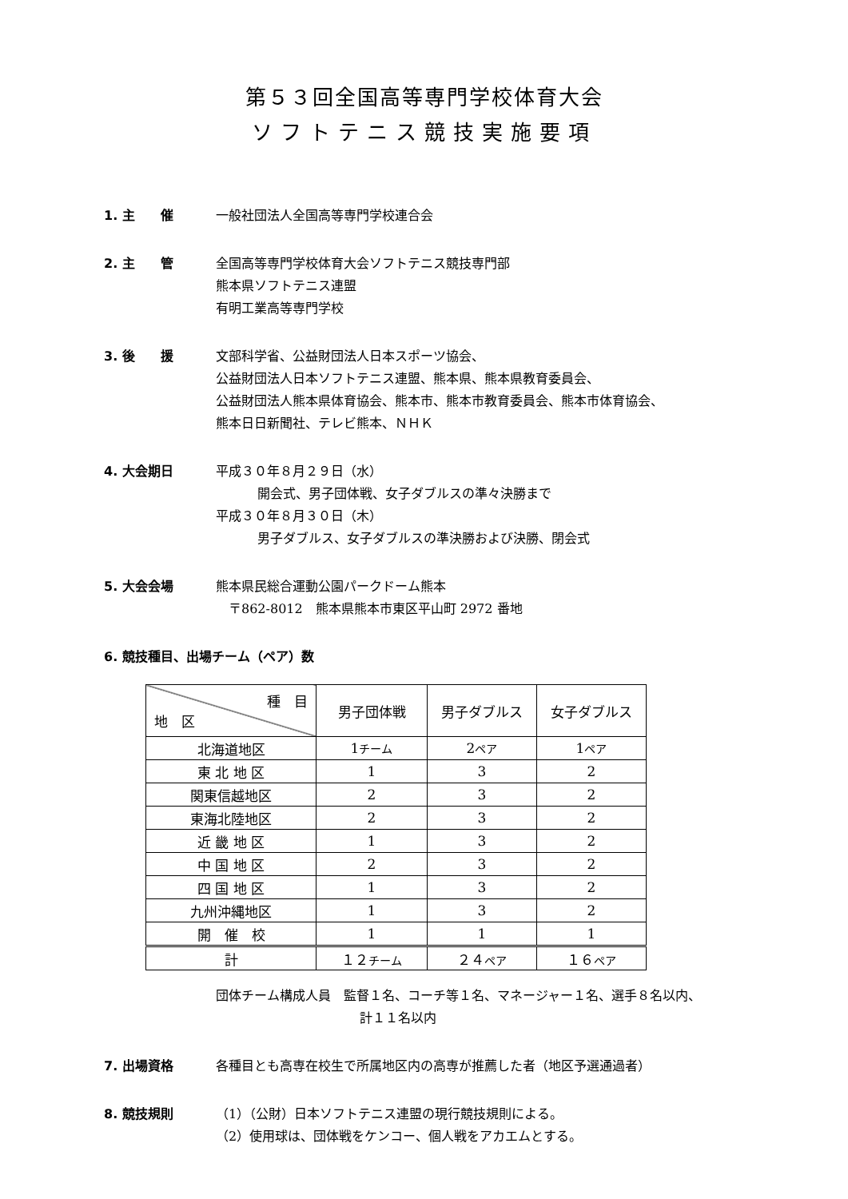第５３回全国高等専門学校体育大会
ソフトテニス競技実施要項
1. 主　　催 一般社団法人全国高等専門学校連合会
2. 主　　管 全国高等専門学校体育大会ソフトテニス競技専門部
熊本県ソフトテニス連盟
有明工業高等専門学校
3. 後　　援 文部科学省、公益財団法人日本スポーツ協会、
公益財団法人日本ソフトテニス連盟、熊本県、熊本県教育委員会、
公益財団法人熊本県体育協会、熊本市、熊本市教育委員会、熊本市体育協会、
熊本日日新聞社、テレビ熊本、ＮＨＫ
4. 大会期日 平成３０年８月２９日（水）
開会式、男子団体戦、女子ダブルスの準々決勝まで
平成３０年８月３０日（木）
男子ダブルス、女子ダブルスの準決勝および決勝、閉会式
5. 大会会場 熊本県民総合運動公園パークドーム熊本
　〒862-8012　熊本県熊本市東区平山町 2972 番地
6. 競技種目、出場チーム（ペア）数
| 種 目 地 区 | 男子団体戦 | 男子ダブルス | 女子ダブルス |
| --- | --- | --- | --- |
| 北海道地区 | 1 チーム | 2 ペア | 1 ペア |
| 東 北 地 区 | 1 | 3 | 2 |
| 関東信越地区 | 2 | 3 | 2 |
| 東海北陸地区 | 2 | 3 | 2 |
| 近 畿 地 区 | 1 | 3 | 2 |
| 中 国 地 区 | 2 | 3 | 2 |
| 四 国 地 区 | 1 | 3 | 2 |
| 九州沖縄地区 | 1 | 3 | 2 |
| 開 催 校 | 1 | 1 | 1 |
| 計 | １２ チーム | ２４ ペア | １６ ペア |
団体チーム構成人員　監督１名、コーチ等１名、マネージャー１名、選手８名以内、
計１１名以内
7. 出場資格 各種目とも高専在校生で所属地区内の高専が推薦した者（地区予選通過者）
8. 競技規則 （1）（公財）日本ソフトテニス連盟の現行競技規則による。
（2）使用球は、団体戦をケンコー、個人戦をアカエムとする。